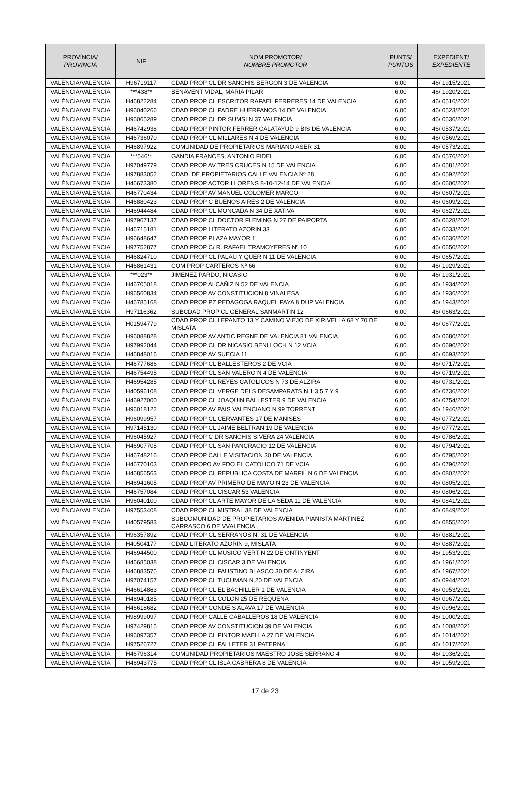| PROVÍNCIA/ PROVINCIA | NIF | NOM PROMOTOR/ NOMBRE PROMOTOR | PUNTS/ PUNTOS | EXPEDIENT/ EXPEDIENTE |
| --- | --- | --- | --- | --- |
| VALÈNCIA/VALENCIA | H96719117 | CDAD PROP CL DR SANCHIS BERGON 3 DE VALENCIA | 6,00 | 46/ 1915/2021 |
| VALÈNCIA/VALENCIA | ***438** | BENAVENT VIDAL, MARIA PILAR | 6,00 | 46/ 1920/2021 |
| VALÈNCIA/VALENCIA | H46822284 | CDAD PROP CL ESCRITOR RAFAEL FERRERES 14 DE VALENCIA | 6,00 | 46/ 0516/2021 |
| VALÈNCIA/VALENCIA | H96040266 | CDAD PROP CL PADRE HUERFANOS 14 DE VALENCIA | 6,00 | 46/ 0523/2021 |
| VALÈNCIA/VALENCIA | H96065289 | CDAD PROP CL DR SUMSI N 37 VALENCIA | 6,00 | 46/ 0536/2021 |
| VALÈNCIA/VALENCIA | H46742938 | CDAD PROP PINTOR FERRER CALATAYUD 9 BIS DE VALENCIA | 6,00 | 46/ 0537/2021 |
| VALÈNCIA/VALENCIA | H46736070 | CDAD PROP CL MILLARES N 4 DE VALENCIA | 6,00 | 46/ 0569/2021 |
| VALÈNCIA/VALENCIA | H46897922 | COMUNIDAD DE PROPIETARIOS MARIANO ASER 31 | 6,00 | 46/ 0573/2021 |
| VALÈNCIA/VALENCIA | ***546** | GANDIA FRANCES, ANTONIO FIDEL | 6,00 | 46/ 0576/2021 |
| VALÈNCIA/VALENCIA | H97049779 | CDAD PROP AV TRES CRUCES N.15 DE VALENCIA | 6,00 | 46/ 0581/2021 |
| VALÈNCIA/VALENCIA | H97883052 | CDAD. DE PROPIETARIOS CALLE VALENCIA Nº 28 | 6,00 | 46/ 0592/2021 |
| VALÈNCIA/VALENCIA | H46673380 | CDAD PROP ACTOR LLORENS 8-10-12-14 DE VALENCIA | 6,00 | 46/ 0600/2021 |
| VALÈNCIA/VALENCIA | H46770434 | CDAD PROP AV MANUEL COLOMER MARCO | 6,00 | 46/ 0607/2021 |
| VALÈNCIA/VALENCIA | H46880423 | CDAD PROP C BUENOS AIRES 2 DE VALENCIA | 6,00 | 46/ 0609/2021 |
| VALÈNCIA/VALENCIA | H46944484 | CDAD PROP CL MONCADA N 34 DE XATIVA | 6,00 | 46/ 0627/2021 |
| VALÈNCIA/VALENCIA | H97967137 | CDAD PROP CL DOCTOR FLEMING N 27 DE PAIPORTA | 6,00 | 46/ 0628/2021 |
| VALÈNCIA/VALENCIA | H46715181 | CDAD PROP LITERATO AZORIN 33 | 6,00 | 46/ 0633/2021 |
| VALÈNCIA/VALENCIA | H96648647 | CDAD PROP PLAZA MAYOR 1 | 6,00 | 46/ 0636/2021 |
| VALÈNCIA/VALENCIA | H97752877 | CDAD PROP C/ R. RAFAEL TRAMOYERES Nº 10 | 6,00 | 46/ 0650/2021 |
| VALÈNCIA/VALENCIA | H46824710 | CDAD PROP CL PALAU Y QUER N 11 DE VALENCIA | 6,00 | 46/ 0657/2021 |
| VALÈNCIA/VALENCIA | H46861431 | COM PROP CARTEROS Nº 66 | 6,00 | 46/ 1929/2021 |
| VALÈNCIA/VALENCIA | ***023** | JIMENEZ PARDO, NICASIO | 6,00 | 46/ 1931/2021 |
| VALÈNCIA/VALENCIA | H46705018 | CDAD PROP ALCAÑIZ N 52 DE VALENCIA | 6,00 | 46/ 1934/2021 |
| VALÈNCIA/VALENCIA | H96560834 | CDAD PROP AV CONSTITUCION 8 VINALESA | 6,00 | 46/ 1936/2021 |
| VALÈNCIA/VALENCIA | H46785168 | CDAD PROP PZ PEDAGOGA RAQUEL PAYA 8 DUP VALENCIA | 6,00 | 46/ 1943/2021 |
| VALÈNCIA/VALENCIA | H97116362 | SUBCDAD PROP CL GENERAL SANMARTIN 12 | 6,00 | 46/ 0663/2021 |
| VALÈNCIA/VALENCIA | H01594779 | CDAD PROP CL LEPANTO 13 Y CAMINO VIEJO DE XIRIVELLA 68 Y 70 DE MISLATA | 6,00 | 46/ 0677/2021 |
| VALÈNCIA/VALENCIA | H96088828 | CDAD PROP AV ANTIC REGNE DE VALENCIA 81 VALENCIA | 6,00 | 46/ 0680/2021 |
| VALÈNCIA/VALENCIA | H97992044 | CDAD PROP CL DR NICASIO BENLLOCH N 12 VCIA | 6,00 | 46/ 0690/2021 |
| VALÈNCIA/VALENCIA | H46848016 | CDAD PROP AV SUECIA 11 | 6,00 | 46/ 0693/2021 |
| VALÈNCIA/VALENCIA | H46777686 | CDAD PROP CL BALLESTEROS 2 DE VCIA | 6,00 | 46/ 0717/2021 |
| VALÈNCIA/VALENCIA | H46754495 | CDAD PROP CL SAN VALERO N 4 DE VALENCIA | 6,00 | 46/ 0719/2021 |
| VALÈNCIA/VALENCIA | H46954285 | CDAD PROP CL REYES CATOLICOS N 73 DE ALZIRA | 6,00 | 46/ 0731/2021 |
| VALÈNCIA/VALENCIA | H40596108 | CDAD PROP CL VERGE DELS DESAMPARATS N 1 3 5 7 Y 9 | 6,00 | 46/ 0736/2021 |
| VALÈNCIA/VALENCIA | H46927000 | CDAD PROP CL JOAQUIN BALLESTER 9 DE VALENCIA | 6,00 | 46/ 0754/2021 |
| VALÈNCIA/VALENCIA | H96018122 | CDAD PROP AV PAIS VALENCIANO N 99 TORRENT | 6,00 | 46/ 1946/2021 |
| VALÈNCIA/VALENCIA | H96099957 | CDAD PROP CL CERVANTES 17 DE MANISES | 6,00 | 46/ 0772/2021 |
| VALÈNCIA/VALENCIA | H97145130 | CDAD PROP CL JAIME BELTRAN 19 DE VALENCIA | 6,00 | 46/ 0777/2021 |
| VALÈNCIA/VALENCIA | H96045927 | CDAD PROP C DR SANCHIS SIVERA 24 VALENCIA | 6,00 | 46/ 0786/2021 |
| VALÈNCIA/VALENCIA | H46907705 | CDAD PROP CL SAN PANCRACIO 12 DE VALENCIA | 6,00 | 46/ 0794/2021 |
| VALÈNCIA/VALENCIA | H46748216 | CDAD PROP CALLE VISITACION 30 DE VALENCIA | 6,00 | 46/ 0795/2021 |
| VALÈNCIA/VALENCIA | H46770103 | CDAD PROPO AV FDO EL CATOLICO 71 DE VCIA | 6,00 | 46/ 0796/2021 |
| VALÈNCIA/VALENCIA | H46856563 | CDAD PROP CL REPUBLICA COSTA DE MARFIL N 6 DE VALENCIA | 6,00 | 46/ 0802/2021 |
| VALÈNCIA/VALENCIA | H46941605 | CDAD PROP AV PRIMERO DE MAYO N 23 DE VALENCIA | 6,00 | 46/ 0805/2021 |
| VALÈNCIA/VALENCIA | H46757084 | CDAD PROP CL CISCAR 53 VALENCIA | 6,00 | 46/ 0806/2021 |
| VALÈNCIA/VALENCIA | H96040100 | CDAD PROP CL ARTE MAYOR DE LA SEDA 11 DE VALENCIA | 6,00 | 46/ 0841/2021 |
| VALÈNCIA/VALENCIA | H97553408 | CDAD PROP CL MISTRAL 38 DE VALENCIA | 6,00 | 46/ 0849/2021 |
| VALÈNCIA/VALENCIA | H40579583 | SUBCOMUNIDAD DE PROPIETARIOS AVENIDA PIANISTA MARTINEZ CARRASCO 6 DE VVALENCIA | 6,00 | 46/ 0855/2021 |
| VALÈNCIA/VALENCIA | H96357892 | CDAD PROP CL SERRANOS N. 31 DE VALENCIA | 6,00 | 46/ 0881/2021 |
| VALÈNCIA/VALENCIA | H40504177 | CDAD LITERATO AZORIN 9, MISLATA | 6,00 | 46/ 0887/2021 |
| VALÈNCIA/VALENCIA | H46944500 | CDAD PROP CL MUSICO VERT N 22 DE ONTINYENT | 6,00 | 46/ 1953/2021 |
| VALÈNCIA/VALENCIA | H46685038 | CDAD PROP CL CISCAR 3 DE VALENCIA | 6,00 | 46/ 1961/2021 |
| VALÈNCIA/VALENCIA | H46883575 | CDAD PROP CL FAUSTINO BLASCO 30 DE ALZIRA | 6,00 | 46/ 1967/2021 |
| VALÈNCIA/VALENCIA | H97074157 | CDAD PROP CL TUCUMAN N.20 DE VALENCIA | 6,00 | 46/ 0944/2021 |
| VALÈNCIA/VALENCIA | H46614863 | CDAD PROP CL EL BACHILLER 1 DE VALENCIA | 6,00 | 46/ 0953/2021 |
| VALÈNCIA/VALENCIA | H46940185 | CDAD PROP CL COLON 25 DE REQUENA | 6,00 | 46/ 0967/2021 |
| VALÈNCIA/VALENCIA | H46618682 | CDAD PROP CONDE S ALAVA 17 DE VALENCIA | 6,00 | 46/ 0996/2021 |
| VALÈNCIA/VALENCIA | H98999097 | CDAD PROP CALLE CABALLEROS 18 DE VALENCIA | 6,00 | 46/ 1000/2021 |
| VALÈNCIA/VALENCIA | H97429815 | CDAD PROP AV CONSTITUCION 39 DE VALENCIA | 6,00 | 46/ 1008/2021 |
| VALÈNCIA/VALENCIA | H96097357 | CDAD PROP CL PINTOR MAELLA 27 DE VALENCIA | 6,00 | 46/ 1014/2021 |
| VALÈNCIA/VALENCIA | H97526727 | CDAD PROP CL PALLETER 31 PATERNA | 6,00 | 46/ 1017/2021 |
| VALÈNCIA/VALENCIA | H46796314 | COMUNIDAD PROPIETARIOS MAESTRO JOSE SERRANO 4 | 6,00 | 46/ 1036/2021 |
| VALÈNCIA/VALENCIA | H46943775 | CDAD PROP CL ISLA CABRERA 8 DE VALENCIA | 6,00 | 46/ 1059/2021 |
17 de 23